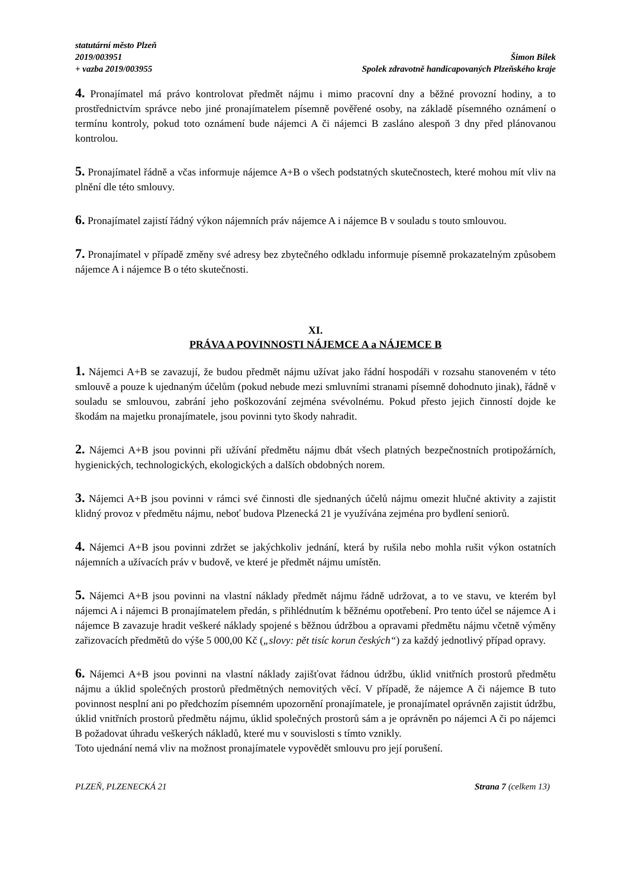statutární město Plzeň
2019/003951
+ vazba 2019/003955
Šimon Bílek
Spolek zdravotně handicapovaných Plzeňského kraje
4. Pronajímatel má právo kontrolovat předmět nájmu i mimo pracovní dny a běžné provozní hodiny, a to prostřednictvím správce nebo jiné pronajímatelem písemně pověřené osoby, na základě písemného oznámení o termínu kontroly, pokud toto oznámení bude nájemci A či nájemci B zasláno alespoň 3 dny před plánovanou kontrolou.
5. Pronajímatel řádně a včas informuje nájemce A+B o všech podstatných skutečnostech, které mohou mít vliv na plnění dle této smlouvy.
6. Pronajímatel zajistí řádný výkon nájemních práv nájemce A i nájemce B v souladu s touto smlouvou.
7. Pronajímatel v případě změny své adresy bez zbytečného odkladu informuje písemně prokazatelným způsobem nájemce A i nájemce B o této skutečnosti.
XI.
PRÁVA A POVINNOSTI NÁJEMCE A a NÁJEMCE B
1. Nájemci A+B se zavazují, že budou předmět nájmu užívat jako řádní hospodáři v rozsahu stanoveném v této smlouvě a pouze k ujednaným účelům (pokud nebude mezi smluvními stranami písemně dohodnuto jinak), řádně v souladu se smlouvou, zabrání jeho poškozování zejména svévolnému. Pokud přesto jejich činností dojde ke škodám na majetku pronajímatele, jsou povinni tyto škody nahradit.
2. Nájemci A+B jsou povinni při užívání předmětu nájmu dbát všech platných bezpečnostních protipožárních, hygienických, technologických, ekologických a dalších obdobných norem.
3. Nájemci A+B jsou povinni v rámci své činnosti dle sjednaných účelů nájmu omezit hlučné aktivity a zajistit klidný provoz v předmětu nájmu, neboť budova Plzenecká 21 je využívána zejména pro bydlení seniorů.
4. Nájemci A+B jsou povinni zdržet se jakýchkoliv jednání, která by rušila nebo mohla rušit výkon ostatních nájemních a užívacích práv v budově, ve které je předmět nájmu umístěn.
5. Nájemci A+B jsou povinni na vlastní náklady předmět nájmu řádně udržovat, a to ve stavu, ve kterém byl nájemci A i nájemci B pronajímatelem předán, s přihlédnutím k běžnému opotřebení. Pro tento účel se nájemce A i nájemce B zavazuje hradit veškeré náklady spojené s běžnou údržbou a opravami předmětu nájmu včetně výměny zařizovacích předmětů do výše 5 000,00 Kč („slovy: pět tisíc korun českých“) za každý jednotlivý případ opravy.
6. Nájemci A+B jsou povinni na vlastní náklady zajišťovat řádnou údržbu, úklid vnitřních prostorů předmětu nájmu a úklid společných prostorů předmětných nemovitých věcí. V případě, že nájemce A či nájemce B tuto povinnost nesplní ani po předchozím písemném upozornění pronajímatele, je pronajímatel oprávněn zajistit údržbu, úklid vnitřních prostorů předmětu nájmu, úklid společných prostorů sám a je oprávněn po nájemci A či po nájemci B požadovat úhradu veškerých nákladů, které mu v souvislosti s tímto vznikly.
Toto ujednání nemá vliv na možnost pronajímatele vypovědět smlouvu pro její porušení.
PLZEŇ, PLZENECKÁ 21 Strana 7 (celkem 13)